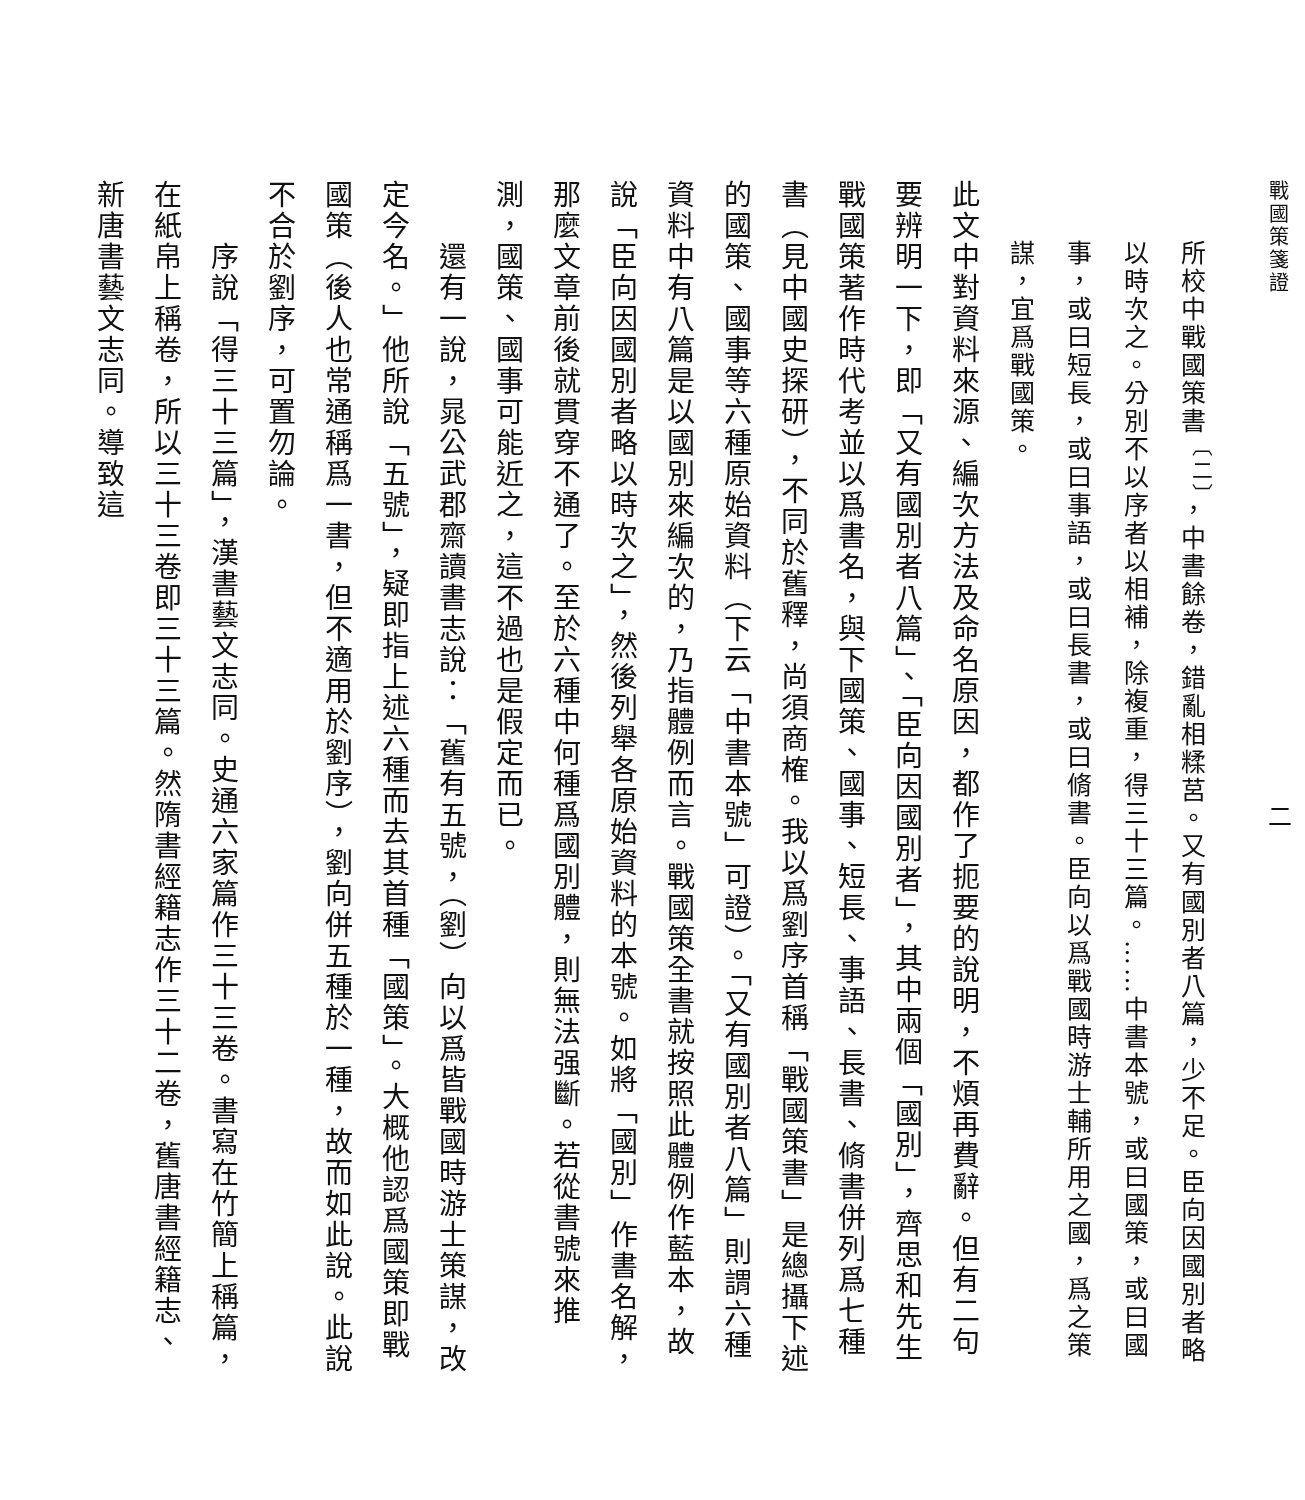戰國策箋證 二
所校中戰國策書<sup>〔二〕</sup>，中書餘卷，錯亂相糅莒。又有國別者八篇，少不足。臣向因國別者略以時次之。分別不以序者以相補，除複重，得三十三篇。……中書本號，或曰國策，或曰國事，或曰短長，或曰事語，或曰長書，或曰脩書。臣向以爲戰國時游士輔所用之國，爲之策謀，宜爲戰國策。
此文中對資料來源、編次方法及命名原因，都作了扼要的說明，不煩再費辭。但有二句要辨明一下，即「又有國別者八篇」、「臣向因國別者」，其中兩個「國別」，齊思和先生戰國策著作時代考並以爲書名，與下國策、國事、短長、事語、長書、脩書併列爲七種書（見中國史探研），不同於舊釋，尚須商榷。我以爲劉序首稱「戰國策書」是總攝下述的國策、國事等六種原始資料（下云「中書本號」可證）。「又有國別者八篇」則謂六種資料中有八篇是以國別來編次的，乃指體例而言。戰國策全書就按照此體例作藍本，故說「臣向因國別者略以時次之」，然後列舉各原始資料的本號。如將「國別」作書名解，那麼文章前後就貫穿不通了。至於六種中何種爲國別體，則無法强斷。若從書號來推測，國策、國事可能近之，這不過也是假定而已。
　　還有一說，晁公武郡齋讀書志說：「舊有五號，（劉）向以爲皆戰國時游士策謀，改定今名。」他所說「五號」，疑即指上述六種而去其首種「國策」。大概他認爲國策即戰國策（後人也常通稱爲一書，但不適用於劉序），劉向併五種於一種，故而如此說。此說不合於劉序，可置勿論。
　　序說「得三十三篇」，漢書藝文志同。史通六家篇作三十三卷。書寫在竹簡上稱篇，在紙帛上稱卷，所以三十三卷即三十三篇。然隋書經籍志作三十二卷，舊唐書經籍志、新唐書藝文志同。導致這